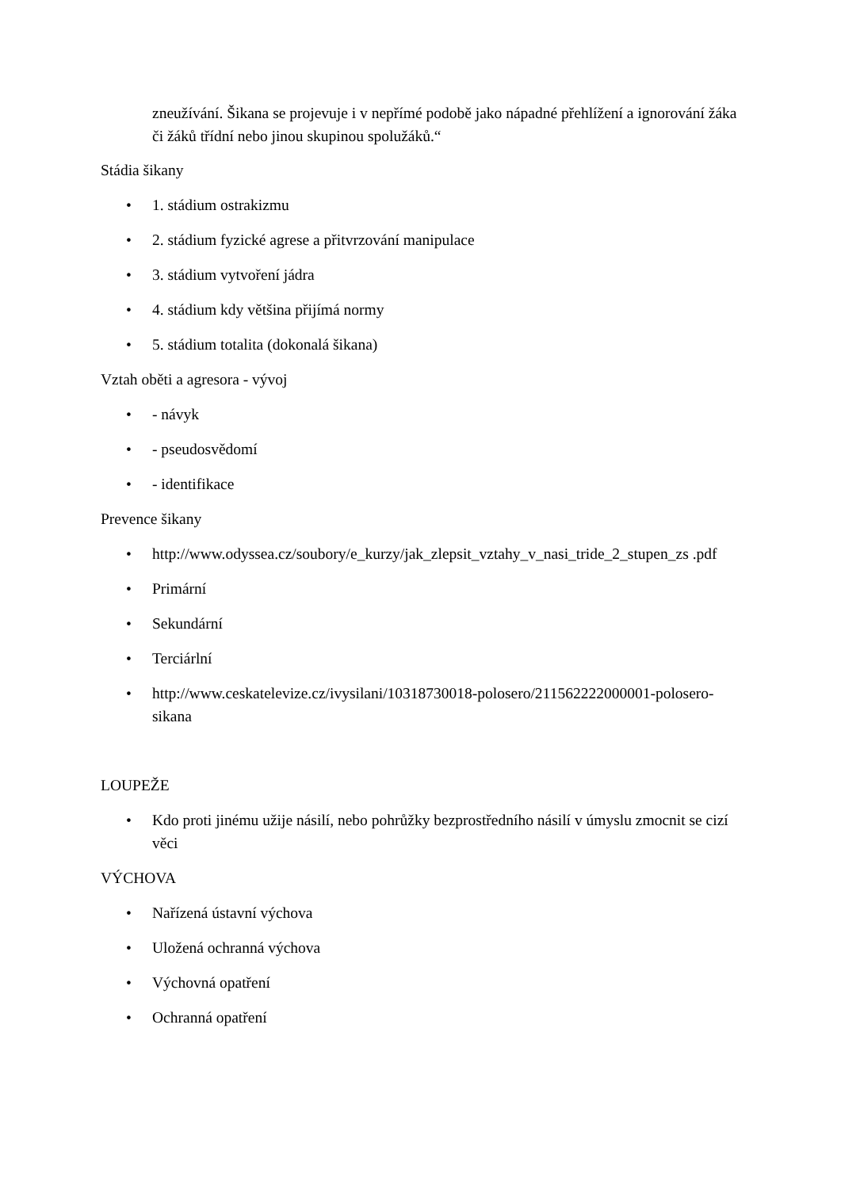zneužívání. Šikana se projevuje i v nepřímé podobě jako nápadné přehlížení a ignorování žáka či žáků třídní nebo jinou skupinou spolužáků.“
Stádia šikany
• 1. stádium ostrakizmu
• 2. stádium fyzické agrese a přitvrzování manipulace
• 3. stádium vytvoření jádra
• 4. stádium kdy většina přijímá normy
• 5. stádium totalita (dokonalá šikana)
Vztah oběti a agresora - vývoj
• - návyk
• - pseudosvědomí
• - identifikace
Prevence šikany
• http://www.odyssea.cz/soubory/e_kurzy/jak_zlepsit_vztahy_v_nasi_tride_2_stupen_zs .pdf
• Primární
• Sekundární
• Terciárlní
• http://www.ceskatelevize.cz/ivysilani/10318730018-polosero/211562222000001-polosero-sikana
LOUPEŽE
• Kdo proti jinému užije násilí, nebo pohrůžky bezprostředního násilí v úmyslu zmocnit se cizí věci
VÝCHOVA
• Nařízená ústavní výchova
• Uložená ochranná výchova
• Výchovná opatření
• Ochranná opatření